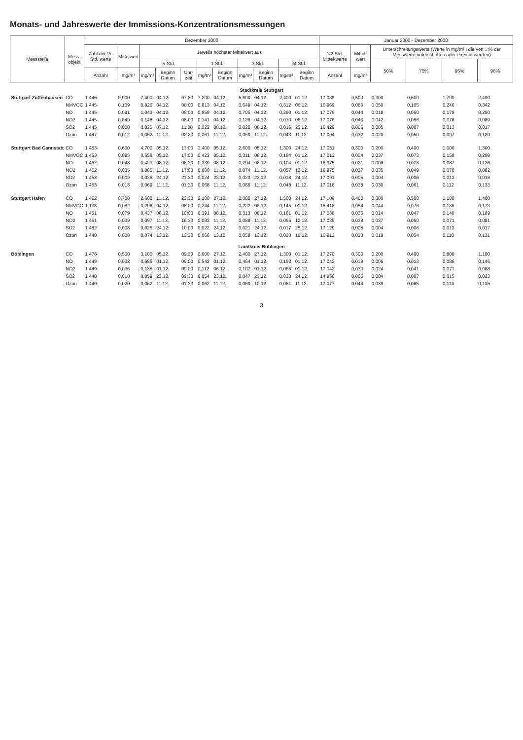Monats- und Jahreswerte der Immissions-Konzentrationsmessungen
| Messstelle | Mess- objekt | Dezember 2000 | | | | | | | | | | | Januar 2000 - Dezember 2000 | | | | | |
| --- | --- | --- | --- | --- | --- | --- | --- | --- | --- | --- | --- | --- | --- | --- | --- | --- | --- | --- |
| | | Zahl der ½-Std. werte | Mittelwert | Jeweils höchster Mittelwert aus | | | | | | | | | 1/2 Std. Mittel-werte | Mittel-wert | Unterschreitungswerte (Werte in mg/m³ , die von ...% der Messwerte unterschritten oder erreicht werden) | | | |
| | | | | ½-Std. | | | 1 Std. | | 3 Std. | | 24 Std. | | | | 50% | 75% | 95% | 98% |
| | | Anzahl | mg/m³ | mg/m³ | Beginn Datum | Uhr-zeit | mg/m³ | Beginn Datum | mg/m³ | Beginn Datum | mg/m³ | Beginn Datum | Anzahl | mg/m³ | | | | |
| Stadtkreis Stuttgart | | | | | | | | | | | | | | | | | | |
| Stuttgart Zuffenhausen | CO | 1 446 | 0,900 | 7,400 | 04.12. | 07:30 | 7,200 | 04.12. | 5,600 | 04.12. | 2,400 | 01.12. | 17 085 | 0,500 | 0,300 | 0,600 | 1,700 | 2,400 |
| | NMVOC | 1 445 | 0,139 | 0,826 | 04.12. | 08:00 | 0,813 | 04.12. | 0,649 | 04.12. | 0,312 | 06.12. | 16 969 | 0,080 | 0,050 | 0,105 | 0,246 | 0,342 |
| | NO | 1 445 | 0,091 | 1,043 | 04.12. | 08:00 | 0,859 | 04.12. | 0,705 | 04.12. | 0,290 | 01.12. | 17 076 | 0,044 | 0,018 | 0,050 | 0,179 | 0,250 |
| | NO2 | 1 445 | 0,049 | 0,148 | 04.12. | 08:00 | 0,141 | 04.12. | 0,128 | 04.12. | 0,070 | 06.12. | 17 076 | 0,043 | 0,042 | 0,056 | 0,078 | 0,089 |
| | SO2 | 1 445 | 0,008 | 0,025 | 07.12. | 11:00 | 0,022 | 08.12. | 0,020 | 08.12. | 0,016 | 25.12. | 16 429 | 0,006 | 0,005 | 0,007 | 0,013 | 0,017 |
| | Ozon | 1 447 | 0,012 | 0,062 | 11.12. | 02:30 | 0,061 | 11.12. | 0,060 | 11.12. | 0,043 | 11.12. | 17 094 | 0,032 | 0,023 | 0,050 | 0,097 | 0,120 |
| Stuttgart Bad Cannstatt | CO | 1 453 | 0,600 | 4,700 | 05.12. | 17:00 | 3,400 | 05.12. | 2,600 | 05.12. | 1,300 | 24.12. | 17 031 | 0,300 | 0,200 | 0,400 | 1,000 | 1,300 |
| | NMVOC | 1 453 | 0,085 | 0,558 | 05.12. | 17:00 | 0,422 | 05.12. | 0,311 | 08.12. | 0,184 | 01.12. | 17 013 | 0,054 | 0,037 | 0,073 | 0,158 | 0,208 |
| | NO | 1 452 | 0,043 | 0,423 | 08.12. | 08:30 | 0,339 | 08.12. | 0,294 | 08.12. | 0,104 | 01.12. | 16 975 | 0,021 | 0,008 | 0,023 | 0,087 | 0,126 |
| | NO2 | 1 452 | 0,035 | 0,085 | 11.12. | 17:00 | 0,080 | 11.12. | 0,074 | 11.12. | 0,057 | 12.12. | 16 975 | 0,037 | 0,035 | 0,049 | 0,070 | 0,082 |
| | SO2 | 1 453 | 0,009 | 0,025 | 24.12. | 21:30 | 0,024 | 23.12. | 0,023 | 23.12. | 0,018 | 24.12. | 17 091 | 0,005 | 0,004 | 0,006 | 0,013 | 0,018 |
| | Ozon | 1 453 | 0,013 | 0,069 | 11.12. | 01:30 | 0,068 | 11.12. | 0,066 | 11.12. | 0,048 | 11.12. | 17 018 | 0,038 | 0,030 | 0,061 | 0,112 | 0,133 |
| Stuttgart Hafen | CO | 1 452 | 0,700 | 2,600 | 11.12. | 23:30 | 2,100 | 27.12. | 2,000 | 27.12. | 1,500 | 24.12. | 17 109 | 0,400 | 0,300 | 0,500 | 1,100 | 1,400 |
| | NMVOC | 1 138 | 0,082 | 0,298 | 04.12. | 08:00 | 0,244 | 11.12. | 0,222 | 08.12. | 0,145 | 01.12. | 16 418 | 0,054 | 0,044 | 0,076 | 0,135 | 0,173 |
| | NO | 1 451 | 0,079 | 0,437 | 08.12. | 10:00 | 0,391 | 08.12. | 0,313 | 08.12. | 0,181 | 01.12. | 17 038 | 0,035 | 0,014 | 0,047 | 0,140 | 0,189 |
| | NO2 | 1 451 | 0,039 | 0,097 | 11.12. | 16:30 | 0,093 | 11.12. | 0,088 | 11.12. | 0,065 | 12.12. | 17 039 | 0,038 | 0,037 | 0,050 | 0,071 | 0,081 |
| | SO2 | 1 482 | 0,008 | 0,025 | 24.12. | 10:00 | 0,022 | 24.12. | 0,021 | 24.12. | 0,017 | 25.12. | 17 129 | 0,005 | 0,004 | 0,006 | 0,013 | 0,017 |
| | Ozon | 1 440 | 0,008 | 0,074 | 13.12. | 13:30 | 0,066 | 13.12. | 0,058 | 13.12. | 0,033 | 16.12. | 16 912 | 0,033 | 0,019 | 0,054 | 0,110 | 0,131 |
| Landkreis Böblingen | | | | | | | | | | | | | | | | | | |
| Böblingen | CO | 1 478 | 0,500 | 3,100 | 05.12. | 09:30 | 2,600 | 27.12. | 2,400 | 27.12. | 1,300 | 01.12. | 17 270 | 0,300 | 0,200 | 0,400 | 0,800 | 1,100 |
| | NO | 1 449 | 0,032 | 0,686 | 01.12. | 09:00 | 0,542 | 01.12. | 0,464 | 01.12. | 0,193 | 01.12. | 17 042 | 0,019 | 0,006 | 0,013 | 0,086 | 0,146 |
| | NO2 | 1 449 | 0,036 | 0,136 | 01.12. | 09:00 | 0,112 | 06.12. | 0,107 | 01.12. | 0,066 | 01.12. | 17 042 | 0,030 | 0,024 | 0,041 | 0,071 | 0,088 |
| | SO2 | 1 448 | 0,010 | 0,059 | 23.12. | 09:30 | 0,054 | 23.12. | 0,047 | 23.12. | 0,033 | 24.12. | 14 956 | 0,005 | 0,004 | 0,007 | 0,015 | 0,023 |
| | Ozon | 1 449 | 0,020 | 0,062 | 11.12. | 01:30 | 0,062 | 11.12. | 0,060 | 10.12. | 0,051 | 11.12. | 17 077 | 0,044 | 0,039 | 0,065 | 0,114 | 0,135 |
3